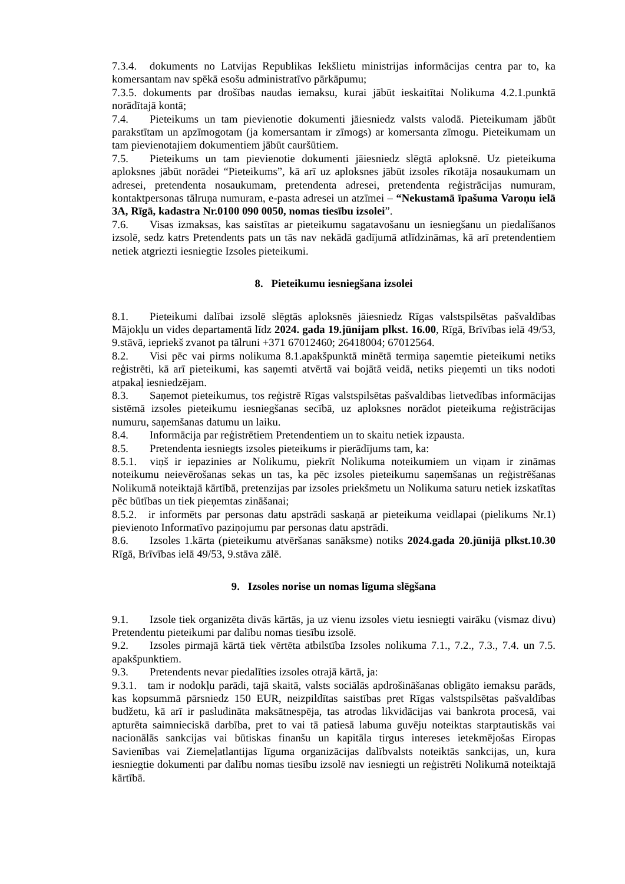7.3.4. dokuments no Latvijas Republikas Iekšlietu ministrijas informācijas centra par to, ka komersantam nav spēkā esošu administratīvo pārkāpumu;
7.3.5. dokuments par drošības naudas iemaksu, kurai jābūt ieskaitītai Nolikuma 4.2.1.punktā norādītajā kontā;
7.4. Pieteikums un tam pievienotie dokumenti jāiesniedz valsts valodā. Pieteikumam jābūt parakstītam un apzīmogotam (ja komersantam ir zīmogs) ar komersanta zīmogu. Pieteikumam un tam pievienotajiem dokumentiem jābūt cauršūtiem.
7.5. Pieteikums un tam pievienotie dokumenti jāiesniedz slēgtā aploksnē. Uz pieteikuma aploksnes jābūt norādei “Pieteikums”, kā arī uz aploksnes jābūt izsoles rīkotāja nosaukumam un adresei, pretendenta nosaukumam, pretendenta adresei, pretendenta reģistrācijas numuram, kontaktpersonas tālruņa numuram, e-pasta adresei un atzīmei – “Nekustamā īpašuma Varoņu ielā 3A, Rīgā, kadastra Nr.0100 090 0050, nomas tiesību izsolei”.
7.6. Visas izmaksas, kas saistītas ar pieteikumu sagatavošanu un iesniegšanu un piedalīšanos izsolē, sedz katrs Pretendents pats un tās nav nekādā gadījumā atlīdzināmas, kā arī pretendentiem netiek atgriezti iesniegtie Izsoles pieteikumi.
8. Pieteikumu iesniegšana izsolei
8.1. Pieteikumi dalībai izsolē slēgtās aploksnēs jāiesniedz Rīgas valstspilsētas pašvaldības Mājokļu un vides departamentā līdz 2024. gada 19.jūnijam plkst. 16.00, Rīgā, Brīvības ielā 49/53, 9.stāvā, iepriekš zvanot pa tālruni +371 67012460; 26418004; 67012564.
8.2. Visi pēc vai pirms nolikuma 8.1.apakšpunktā minētā termiņa saņemtie pieteikumi netiks reģistrēti, kā arī pieteikumi, kas saņemti atvērtā vai bojātā veidā, netiks pieņemti un tiks nodoti atpakaļ iesniedzējam.
8.3. Saņemot pieteikumus, tos reģistrē Rīgas valstspilsētas pašvaldibas lietvedības informācijas sistēmā izsoles pieteikumu iesniegšanas secībā, uz aploksnes norādot pieteikuma reģistrācijas numuru, saņemšanas datumu un laiku.
8.4. Informācija par reģistrētiem Pretendentiem un to skaitu netiek izpausta.
8.5. Pretendenta iesniegts izsoles pieteikums ir pierādījums tam, ka:
8.5.1. viņš ir iepazinies ar Nolikumu, piekrīt Nolikuma noteikumiem un viņam ir zināmas noteikumu neievērošanas sekas un tas, ka pēc izsoles pieteikumu saņemšanas un reģistrēšanas Nolikumā noteiktajā kārtībā, pretenzijas par izsoles priekšmetu un Nolikuma saturu netiek izskatītas pēc būtības un tiek pieņemtas zināšanai;
8.5.2. ir informēts par personas datu apstrādi saskaņā ar pieteikuma veidlapai (pielikums Nr.1) pievienoto Informatīvo paziņojumu par personas datu apstrādi.
8.6. Izsoles 1.kārta (pieteikumu atvēršanas sanāksme) notiks 2024.gada 20.jūnijā plkst.10.30 Rīgā, Brīvības ielā 49/53, 9.stāva zālē.
9. Izsoles norise un nomas līguma slēgšana
9.1. Izsole tiek organizēta divās kārtās, ja uz vienu izsoles vietu iesniegti vairāku (vismaz divu) Pretendentu pieteikumi par dalību nomas tiesību izsolē.
9.2. Izsoles pirmajā kārtā tiek vērtēta atbilstība Izsoles nolikuma 7.1., 7.2., 7.3., 7.4. un 7.5. apakšpunktiem.
9.3. Pretendents nevar piedalīties izsoles otrajā kārtā, ja:
9.3.1. tam ir nodokļu parādi, tajā skaitā, valsts sociālās apdrošināšanas obligāto iemaksu parāds, kas kopsummā pārsniedz 150 EUR, neizpildītas saistības pret Rīgas valstspilsētas pašvaldības budžetu, kā arī ir pasludināta maksātnespēja, tas atrodas likvidācijas vai bankrota procesā, vai apturēta saimnieciskā darbība, pret to vai tā patiesā labuma guvēju noteiktas starptautiskās vai nacionālās sankcijas vai būtiskas finanšu un kapitāla tirgus intereses ietekmējošas Eiropas Savienības vai Ziemeļatlantijas līguma organizācijas dalībvalsts noteiktās sankcijas, un, kura iesniegtie dokumenti par dalību nomas tiesību izsolē nav iesniegti un reģistrēti Nolikumā noteiktajā kārtībā.